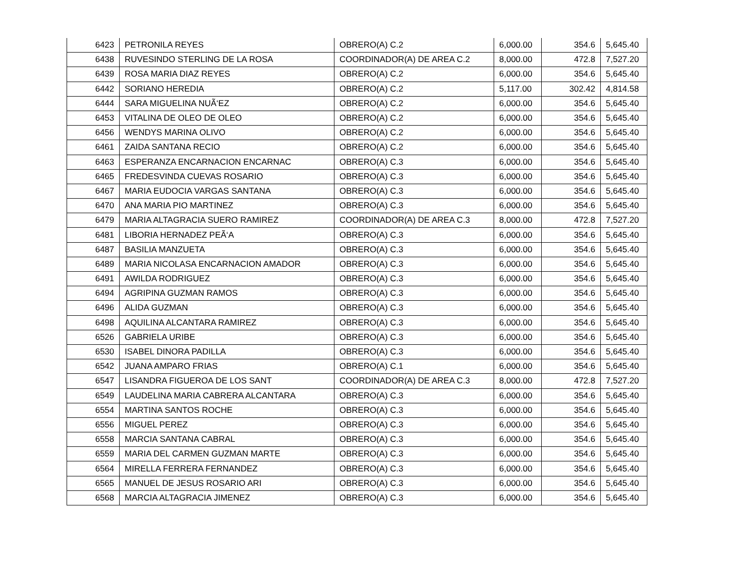| 6423 | PETRONILA REYES | OBRERO(A) C.2 | 6,000.00 | 354.6 | 5,645.40 |
| 6438 | RUVESINDO STERLING DE LA ROSA | COORDINADOR(A) DE AREA C.2 | 8,000.00 | 472.8 | 7,527.20 |
| 6439 | ROSA MARIA DIAZ REYES | OBRERO(A) C.2 | 6,000.00 | 354.6 | 5,645.40 |
| 6442 | SORIANO HEREDIA | OBRERO(A) C.2 | 5,117.00 | 302.42 | 4,814.58 |
| 6444 | SARA MIGUELINA NUÃ‘EZ | OBRERO(A) C.2 | 6,000.00 | 354.6 | 5,645.40 |
| 6453 | VITALINA DE OLEO DE OLEO | OBRERO(A) C.2 | 6,000.00 | 354.6 | 5,645.40 |
| 6456 | WENDYS MARINA OLIVO | OBRERO(A) C.2 | 6,000.00 | 354.6 | 5,645.40 |
| 6461 | ZAIDA SANTANA RECIO | OBRERO(A) C.2 | 6,000.00 | 354.6 | 5,645.40 |
| 6463 | ESPERANZA ENCARNACION ENCARNAC | OBRERO(A) C.3 | 6,000.00 | 354.6 | 5,645.40 |
| 6465 | FREDESVINDA CUEVAS ROSARIO | OBRERO(A) C.3 | 6,000.00 | 354.6 | 5,645.40 |
| 6467 | MARIA EUDOCIA VARGAS SANTANA | OBRERO(A) C.3 | 6,000.00 | 354.6 | 5,645.40 |
| 6470 | ANA MARIA PIO MARTINEZ | OBRERO(A) C.3 | 6,000.00 | 354.6 | 5,645.40 |
| 6479 | MARIA ALTAGRACIA SUERO RAMIREZ | COORDINADOR(A) DE AREA C.3 | 8,000.00 | 472.8 | 7,527.20 |
| 6481 | LIBORIA HERNADEZ PEÃ‘A | OBRERO(A) C.3 | 6,000.00 | 354.6 | 5,645.40 |
| 6487 | BASILIA MANZUETA | OBRERO(A) C.3 | 6,000.00 | 354.6 | 5,645.40 |
| 6489 | MARIA NICOLASA ENCARNACION AMADOR | OBRERO(A) C.3 | 6,000.00 | 354.6 | 5,645.40 |
| 6491 | AWILDA RODRIGUEZ | OBRERO(A) C.3 | 6,000.00 | 354.6 | 5,645.40 |
| 6494 | AGRIPINA GUZMAN RAMOS | OBRERO(A) C.3 | 6,000.00 | 354.6 | 5,645.40 |
| 6496 | ALIDA GUZMAN | OBRERO(A) C.3 | 6,000.00 | 354.6 | 5,645.40 |
| 6498 | AQUILINA ALCANTARA RAMIREZ | OBRERO(A) C.3 | 6,000.00 | 354.6 | 5,645.40 |
| 6526 | GABRIELA URIBE | OBRERO(A) C.3 | 6,000.00 | 354.6 | 5,645.40 |
| 6530 | ISABEL DINORA PADILLA | OBRERO(A) C.3 | 6,000.00 | 354.6 | 5,645.40 |
| 6542 | JUANA AMPARO FRIAS | OBRERO(A) C.1 | 6,000.00 | 354.6 | 5,645.40 |
| 6547 | LISANDRA FIGUEROA DE LOS SANT | COORDINADOR(A) DE AREA C.3 | 8,000.00 | 472.8 | 7,527.20 |
| 6549 | LAUDELINA MARIA CABRERA ALCANTARA | OBRERO(A) C.3 | 6,000.00 | 354.6 | 5,645.40 |
| 6554 | MARTINA SANTOS ROCHE | OBRERO(A) C.3 | 6,000.00 | 354.6 | 5,645.40 |
| 6556 | MIGUEL PEREZ | OBRERO(A) C.3 | 6,000.00 | 354.6 | 5,645.40 |
| 6558 | MARCIA SANTANA CABRAL | OBRERO(A) C.3 | 6,000.00 | 354.6 | 5,645.40 |
| 6559 | MARIA DEL CARMEN GUZMAN MARTE | OBRERO(A) C.3 | 6,000.00 | 354.6 | 5,645.40 |
| 6564 | MIRELLA FERRERA FERNANDEZ | OBRERO(A) C.3 | 6,000.00 | 354.6 | 5,645.40 |
| 6565 | MANUEL DE JESUS ROSARIO ARI | OBRERO(A) C.3 | 6,000.00 | 354.6 | 5,645.40 |
| 6568 | MARCIA ALTAGRACIA JIMENEZ | OBRERO(A) C.3 | 6,000.00 | 354.6 | 5,645.40 |